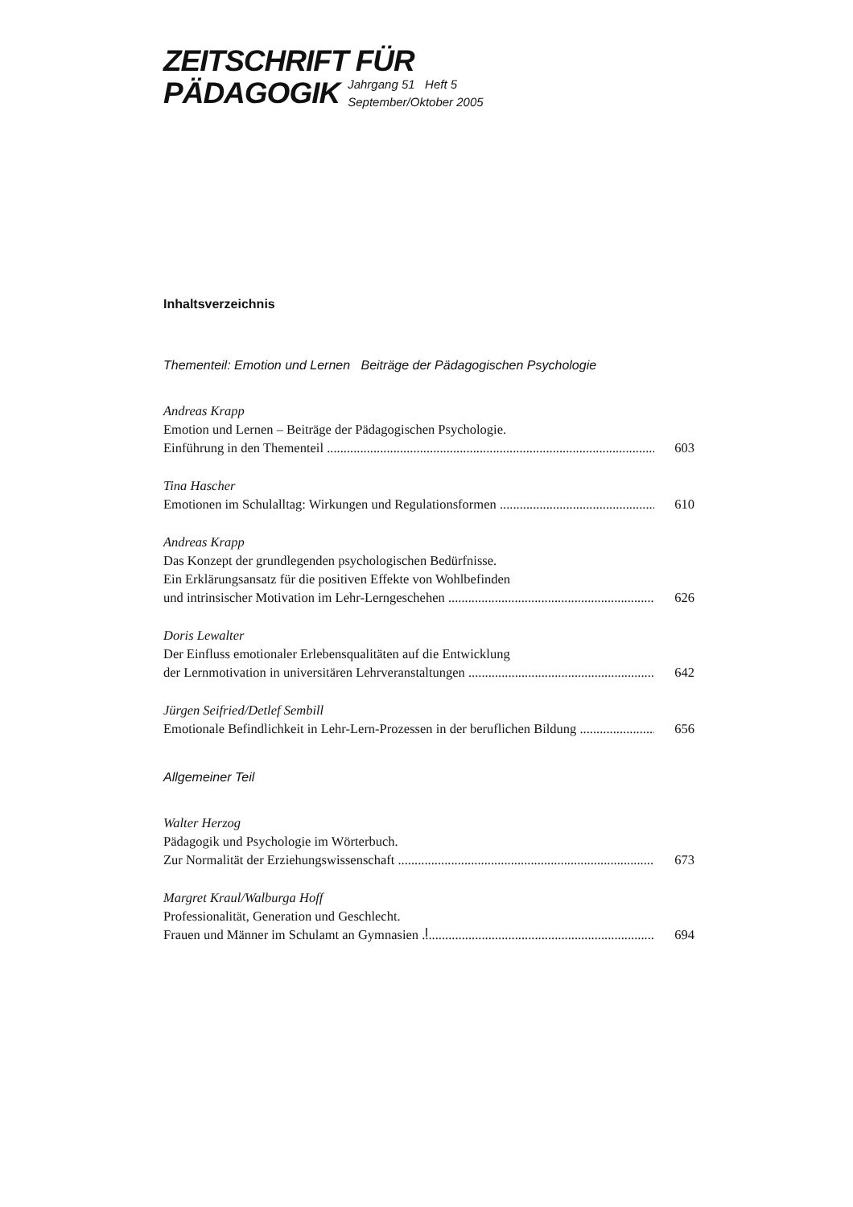ZEITSCHRIFT FÜR
PÄDAGOGIK
Jahrgang 51 Heft 5
September/Oktober 2005
Inhaltsverzeichnis
Thementeil: Emotion und Lernen Beiträge der Pädagogischen Psychologie
Andreas Krapp
Emotion und Lernen – Beiträge der Pädagogischen Psychologie.
Einführung in den Thementeil 603
Tina Hascher
Emotionen im Schulalltag: Wirkungen und Regulationsformen 610
Andreas Krapp
Das Konzept der grundlegenden psychologischen Bedürfnisse.
Ein Erklärungsansatz für die positiven Effekte von Wohlbefinden
und intrinsischer Motivation im Lehr-Lerngeschehen 626
Doris Lewalter
Der Einfluss emotionaler Erlebensqualitäten auf die Entwicklung
der Lernmotivation in universitären Lehrveranstaltungen 642
Jürgen Seifried/Detlef Sembill
Emotionale Befindlichkeit in Lehr-Lern-Prozessen in der beruflichen Bildung 656
Allgemeiner Teil
Walter Herzog
Pädagogik und Psychologie im Wörterbuch.
Zur Normalität der Erziehungswissenschaft 673
Margret Kraul/Walburga Hoff
Professionalität, Generation und Geschlecht.
Frauen und Männer im Schulamt an Gymnasien 694
I